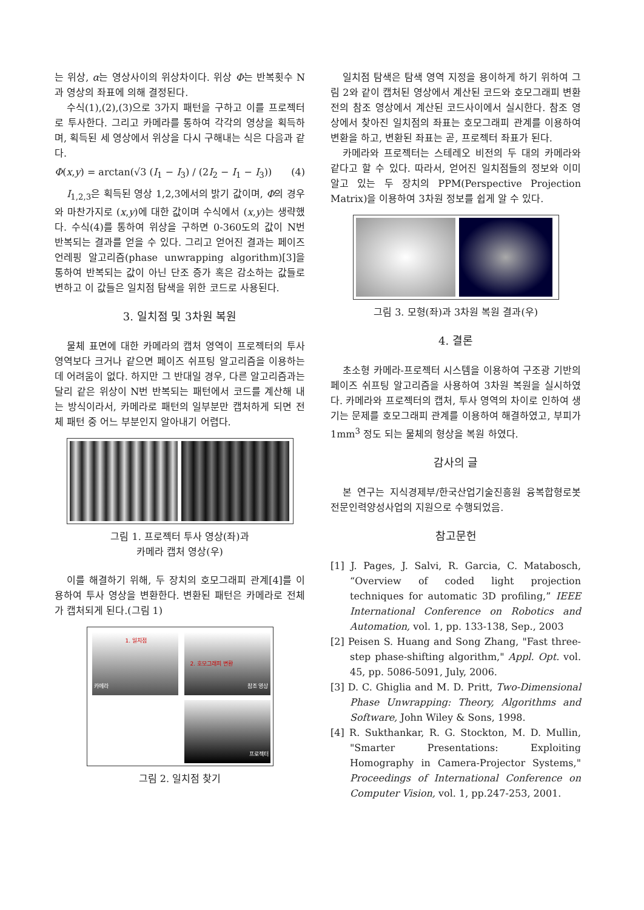는 위상, α는 영상사이의 위상차이다. 위상 Φ는 반복횟수 N과 영상의 좌표에 의해 결정된다.
수식(1),(2),(3)으로 3가지 패턴을 구하고 이를 프로젝터로 투사한다. 그리고 카메라를 통하여 각각의 영상을 획득하며, 획득된 세 영상에서 위상을 다시 구해내는 식은 다음과 같다.
Φ(x,y) = arctan(√3 (I<sub>1</sub> − I<sub>3</sub>) / (2I<sub>2</sub> − I<sub>1</sub> − I<sub>3</sub>)) (4)
I<sub>1,2,3</sub>은 획득된 영상 1,2,3에서의 밝기 값이며, Φ의 경우와 마찬가지로 (x,y)에 대한 값이며 수식에서 (x,y)는 생략했다. 수식(4)를 통하여 위상을 구하면 0-360도의 값이 N번 반복되는 결과를 얻을 수 있다. 그리고 얻어진 결과는 페이즈 언레핑 알고리즘(phase unwrapping algorithm)[3]을 통하여 반복되는 값이 아닌 단조 증가 혹은 감소하는 값들로 변하고 이 값들은 일치점 탐색을 위한 코드로 사용된다.
3. 일치점 및 3차원 복원
물체 표면에 대한 카메라의 캡처 영역이 프로젝터의 투사 영역보다 크거나 같으면 페이즈 쉬프팅 알고리즘을 이용하는데 어려움이 없다. 하지만 그 반대일 경우, 다른 알고리즘과는 달리 같은 위상이 N번 반복되는 패턴에서 코드를 계산해 내는 방식이라서, 카메라로 패턴의 일부분만 캡처하게 되면 전체 패턴 중 어느 부분인지 알아내기 어렵다.
그림 1. 프로젝터 투사 영상(좌)과
카메라 캡처 영상(우)
이를 해결하기 위해, 두 장치의 호모그래피 관계[4]를 이용하여 투사 영상을 변환한다. 변환된 패턴은 카메라로 전체가 캡처되게 된다.(그림 1)
카메라
1. 일치점
2. 호모그래피 변환
참조 영상
프로젝터
그림 2. 일치점 찾기
일치점 탐색은 탐색 영역 지정을 용이하게 하기 위하여 그림 2와 같이 캡처된 영상에서 계산된 코드와 호모그래피 변환 전의 참조 영상에서 계산된 코드사이에서 실시한다. 참조 영상에서 찾아진 일치점의 좌표는 호모그래피 관계를 이용하여 변환을 하고, 변환된 좌표는 곧, 프로젝터 좌표가 된다.
카메라와 프로젝터는 스테레오 비전의 두 대의 카메라와 같다고 할 수 있다. 따라서, 얻어진 일치점들의 정보와 이미 알고 있는 두 장치의 PPM(Perspective Projection Matrix)을 이용하여 3차원 정보를 쉽게 알 수 있다.
그림 3. 모형(좌)과 3차원 복원 결과(우)
4. 결론
초소형 카메라-프로젝터 시스템을 이용하여 구조광 기반의 페이즈 쉬프팅 알고리즘을 사용하여 3차원 복원을 실시하였다. 카메라와 프로젝터의 캡처, 투사 영역의 차이로 인하여 생기는 문제를 호모그래피 관계를 이용하여 해결하였고, 부피가 1mm<sup>3</sup> 정도 되는 물체의 형상을 복원 하였다.
감사의 글
본 연구는 지식경제부/한국산업기술진흥원 융복합형로봇전문인력양성사업의 지원으로 수행되었음.
참고문헌
[1] J. Pages, J. Salvi, R. Garcia, C. Matabosch, “Overview of coded light projection techniques for automatic 3D profiling,” IEEE International Conference on Robotics and Automation, vol. 1, pp. 133-138, Sep., 2003
[2] Peisen S. Huang and Song Zhang, "Fast three-step phase-shifting algorithm," Appl. Opt. vol. 45, pp. 5086-5091, July, 2006.
[3] D. C. Ghiglia and M. D. Pritt, Two-Dimensional Phase Unwrapping: Theory, Algorithms and Software, John Wiley & Sons, 1998.
[4] R. Sukthankar, R. G. Stockton, M. D. Mullin, "Smarter Presentations: Exploiting Homography in Camera-Projector Systems," Proceedings of International Conference on Computer Vision, vol. 1, pp.247-253, 2001.